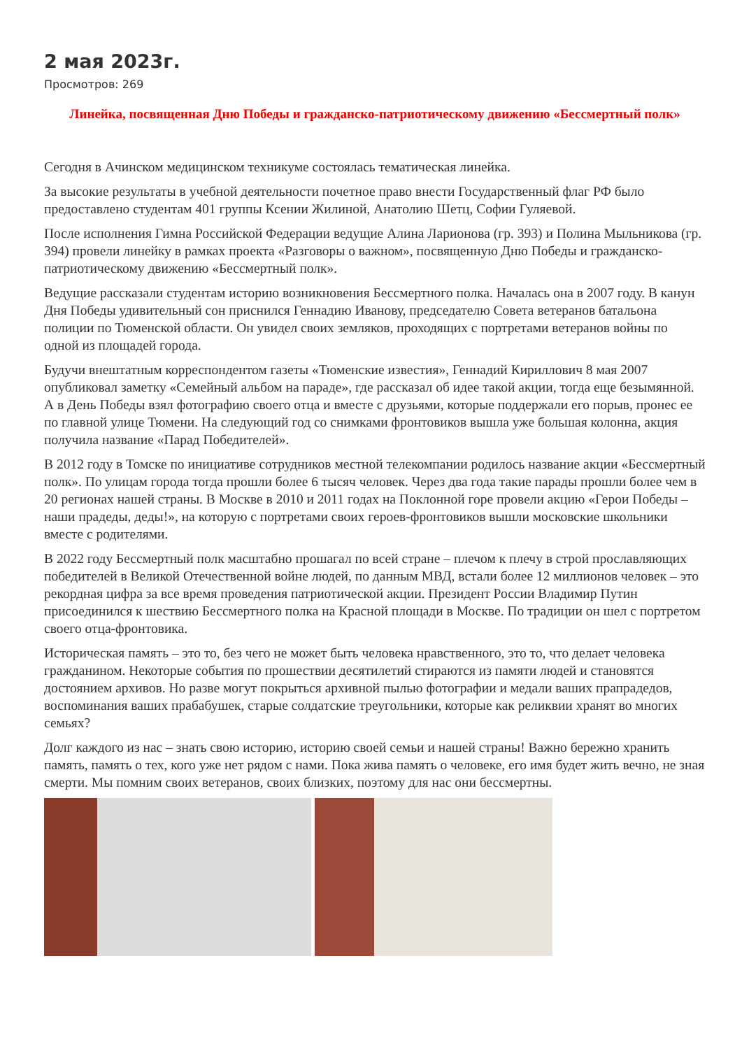2 мая 2023г.
Просмотров: 269
Линейка, посвященная Дню Победы и гражданско-патриотическому движению «Бессмертный полк»
Сегодня в Ачинском медицинском техникуме состоялась тематическая линейка.
За высокие результаты в учебной деятельности почетное право внести Государственный флаг РФ было предоставлено студентам 401 группы Ксении Жилиной, Анатолию Шетц, Софии Гуляевой.
После исполнения Гимна Российской Федерации ведущие Алина Ларионова (гр. 393) и Полина Мыльникова (гр. 394) провели линейку в рамках проекта «Разговоры о важном», посвященную Дню Победы и гражданско-патриотическому движению «Бессмертный полк».
Ведущие рассказали студентам историю возникновения Бессмертного полка. Началась она в 2007 году. В канун Дня Победы удивительный сон приснился Геннадию Иванову, председателю Совета ветеранов батальона полиции по Тюменской области. Он увидел своих земляков, проходящих с портретами ветеранов войны по одной из площадей города.
Будучи внештатным корреспондентом газеты «Тюменские известия», Геннадий Кириллович 8 мая 2007 опубликовал заметку «Семейный альбом на параде», где рассказал об идее такой акции, тогда еще безымянной. А в День Победы взял фотографию своего отца и вместе с друзьями, которые поддержали его порыв, пронес ее по главной улице Тюмени. На следующий год со снимками фронтовиков вышла уже большая колонна, акция получила название «Парад Победителей».
В 2012 году в Томске по инициативе сотрудников местной телекомпании родилось название акции «Бессмертный полк». По улицам города тогда прошли более 6 тысяч человек. Через два года такие парады прошли более чем в 20 регионах нашей страны. В Москве в 2010 и 2011 годах на Поклонной горе провели акцию «Герои Победы – наши прадеды, деды!», на которую с портретами своих героев-фронтовиков вышли московские школьники вместе с родителями.
В 2022 году Бессмертный полк масштабно прошагал по всей стране – плечом к плечу в строй прославляющих победителей в Великой Отечественной войне людей, по данным МВД, встали более 12 миллионов человек – это рекордная цифра за все время проведения патриотической акции. Президент России Владимир Путин присоединился к шествию Бессмертного полка на Красной площади в Москве. По традиции он шел с портретом своего отца-фронтовика.
Историческая память – это то, без чего не может быть человека нравственного, это то, что делает человека гражданином. Некоторые события по прошествии десятилетий стираются из памяти людей и становятся достоянием архивов. Но разве могут покрыться архивной пылью фотографии и медали ваших прапрадедов, воспоминания ваших прабабушек, старые солдатские треугольники, которые как реликвии хранят во многих семьях?
Долг каждого из нас – знать свою историю, историю своей семьи и нашей страны! Важно бережно хранить память, память о тех, кого уже нет рядом с нами. Пока жива память о человеке, его имя будет жить вечно, не зная смерти. Мы помним своих ветеранов, своих близких, поэтому для нас они бессмертны.